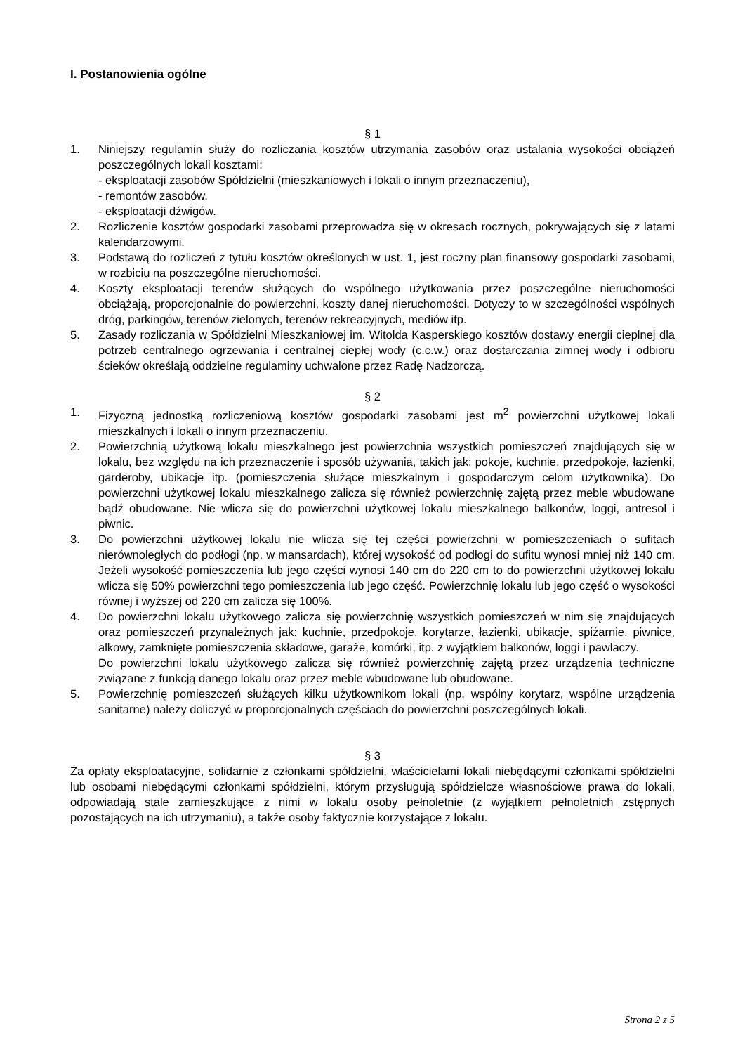I. Postanowienia ogólne
§ 1
1. Niniejszy regulamin służy do rozliczania kosztów utrzymania zasobów oraz ustalania wysokości obciążeń poszczególnych lokali kosztami:
- eksploatacji zasobów Spółdzielni (mieszkaniowych i lokali o innym przeznaczeniu),
- remontów zasobów,
- eksploatacji dźwigów.
2. Rozliczenie kosztów gospodarki zasobami przeprowadza się w okresach rocznych, pokrywających się z latami kalendarzowymi.
3. Podstawą do rozliczeń z tytułu kosztów określonych w ust. 1, jest roczny plan finansowy gospodarki zasobami, w rozbiciu na poszczególne nieruchomości.
4. Koszty eksploatacji terenów służących do wspólnego użytkowania przez poszczególne nieruchomości obciążają, proporcjonalnie do powierzchni, koszty danej nieruchomości. Dotyczy to w szczególności wspólnych dróg, parkingów, terenów zielonych, terenów rekreacyjnych, mediów itp.
5. Zasady rozliczania w Spółdzielni Mieszkaniowej im. Witolda Kasperskiego kosztów dostawy energii cieplnej dla potrzeb centralnego ogrzewania i centralnej ciepłej wody (c.c.w.) oraz dostarczania zimnej wody i odbioru ścieków określają oddzielne regulaminy uchwalone przez Radę Nadzorczą.
§ 2
1. Fizyczną jednostką rozliczeniową kosztów gospodarki zasobami jest m<sup>2</sup> powierzchni użytkowej lokali mieszkalnych i lokali o innym przeznaczeniu.
2. Powierzchnią użytkową lokalu mieszkalnego jest powierzchnia wszystkich pomieszczeń znajdujących się w lokalu, bez względu na ich przeznaczenie i sposób używania, takich jak: pokoje, kuchnie, przedpokoje, łazienki, garderoby, ubikacje itp. (pomieszczenia służące mieszkalnym i gospodarczym celom użytkownika). Do powierzchni użytkowej lokalu mieszkalnego zalicza się również powierzchnię zajętą przez meble wbudowane bądź obudowane. Nie wlicza się do powierzchni użytkowej lokalu mieszkalnego balkonów, loggi, antresol i piwnic.
3. Do powierzchni użytkowej lokalu nie wlicza się tej części powierzchni w pomieszczeniach o sufitach nierównoległych do podłogi (np. w mansardach), której wysokość od podłogi do sufitu wynosi mniej niż 140 cm. Jeżeli wysokość pomieszczenia lub jego części wynosi 140 cm do 220 cm to do powierzchni użytkowej lokalu wlicza się 50% powierzchni tego pomieszczenia lub jego część. Powierzchnię lokalu lub jego część o wysokości równej i wyższej od 220 cm zalicza się 100%.
4. Do powierzchni lokalu użytkowego zalicza się powierzchnię wszystkich pomieszczeń w nim się znajdujących oraz pomieszczeń przynależnych jak: kuchnie, przedpokoje, korytarze, łazienki, ubikacje, spiżarnie, piwnice, alkowy, zamknięte pomieszczenia składowe, garaże, komórki, itp. z wyjątkiem balkonów, loggi i pawlaczy.
Do powierzchni lokalu użytkowego zalicza się również powierzchnię zajętą przez urządzenia techniczne związane z funkcją danego lokalu oraz przez meble wbudowane lub obudowane.
5. Powierzchnię pomieszczeń służących kilku użytkownikom lokali (np. wspólny korytarz, wspólne urządzenia sanitarne) należy doliczyć w proporcjonalnych częściach do powierzchni poszczególnych lokali.
§ 3
Za opłaty eksploatacyjne, solidarnie z członkami spółdzielni, właścicielami lokali niebędącymi członkami spółdzielni lub osobami niebędącymi członkami spółdzielni, którym przysługują spółdzielcze własnościowe prawa do lokali, odpowiadają stale zamieszkujące z nimi w lokalu osoby pełnoletnie (z wyjątkiem pełnoletnich zstępnych pozostających na ich utrzymaniu), a także osoby faktycznie korzystające z lokalu.
Strona 2 z 5